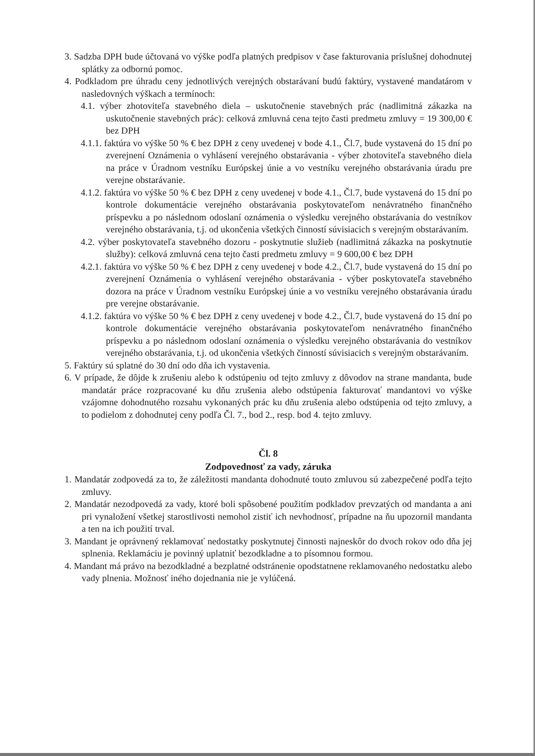3. Sadzba DPH bude účtovaná vo výške podľa platných predpisov v čase fakturovania príslušnej dohodnutej splátky za odbornú pomoc.
4. Podkladom pre úhradu ceny jednotlivých verejných obstarávaní budú faktúry, vystavené mandatárom v nasledovných výškach a termínoch:
4.1. výber zhotoviteľa stavebného diela – uskutočnenie stavebných prác (nadlimitná zákazka na uskutočnenie stavebných prác): celková zmluvná cena tejto časti predmetu zmluvy = 19 300,00 € bez DPH
4.1.1. faktúra vo výške 50 % € bez DPH z ceny uvedenej v bode 4.1., Čl.7, bude vystavená do 15 dní po zverejnení Oznámenia o vyhlásení verejného obstarávania - výber zhotoviteľa stavebného diela na práce v Úradnom vestníku Európskej únie a vo vestníku verejného obstarávania úradu pre verejne obstarávanie.
4.1.2. faktúra vo výške 50 % € bez DPH z ceny uvedenej v bode 4.1., Čl.7, bude vystavená do 15 dní po kontrole dokumentácie verejného obstarávania poskytovateľom nenávratného finančného príspevku a po následnom odoslaní oznámenia o výsledku verejného obstarávania do vestníkov verejného obstarávania, t.j. od ukončenia všetkých činností súvisiacich s verejným obstarávaním.
4.2. výber poskytovateľa stavebného dozoru - poskytnutie služieb (nadlimitná zákazka na poskytnutie služby): celková zmluvná cena tejto časti predmetu zmluvy = 9 600,00 € bez DPH
4.2.1. faktúra vo výške 50 % € bez DPH z ceny uvedenej v bode 4.2., Čl.7, bude vystavená do 15 dní po zverejnení Oznámenia o vyhlásení verejného obstarávania - výber poskytovateľa stavebného dozora na práce v Úradnom vestníku Európskej únie a vo vestníku verejného obstarávania úradu pre verejne obstarávanie.
4.1.2. faktúra vo výške 50 % € bez DPH z ceny uvedenej v bode 4.2., Čl.7, bude vystavená do 15 dní po kontrole dokumentácie verejného obstarávania poskytovateľom nenávratného finančného príspevku a po následnom odoslaní oznámenia o výsledku verejného obstarávania do vestníkov verejného obstarávania, t.j. od ukončenia všetkých činností súvisiacich s verejným obstarávaním.
5. Faktúry sú splatné do 30 dní odo dňa ich vystavenia.
6. V prípade, že dôjde k zrušeniu alebo k odstúpeniu od tejto zmluvy z dôvodov na strane mandanta, bude mandatár práce rozpracované ku dňu zrušenia alebo odstúpenia fakturovať mandantovi vo výške vzájomne dohodnutého rozsahu vykonaných prác ku dňu zrušenia alebo odstúpenia od tejto zmluvy, a to podielom z dohodnutej ceny podľa Čl. 7., bod 2., resp. bod 4. tejto zmluvy.
Čl. 8
Zodpovednosť za vady, záruka
1. Mandatár zodpovedá za to, že záležitosti mandanta dohodnuté touto zmluvou sú zabezpečené podľa tejto zmluvy.
2. Mandatár nezodpovedá za vady, ktoré boli spôsobené použitím podkladov prevzatých od mandanta a ani pri vynaložení všetkej starostlivosti nemohol zistiť ich nevhodnosť, prípadne na ňu upozornil mandanta a ten na ich použití trval.
3. Mandant je oprávnený reklamovať nedostatky poskytnutej činnosti najneskôr do dvoch rokov odo dňa jej splnenia. Reklamáciu je povinný uplatniť bezodkladne a to písomnou formou.
4. Mandant má právo na bezodkladné a bezplatné odstránenie opodstatnene reklamovaného nedostatku alebo vady plnenia. Možnosť iného dojednania nie je vylúčená.